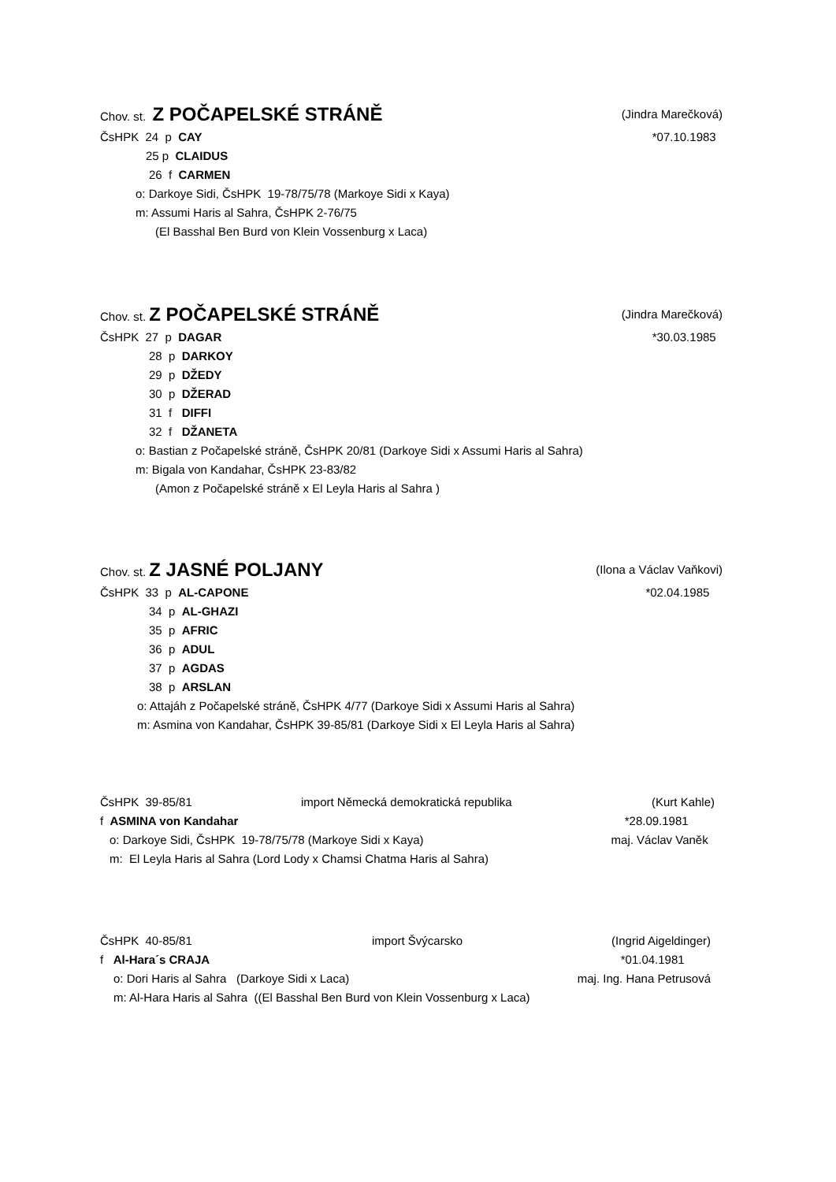Chov. st. Z POČAPELSKÉ STRÁNĚ (Jindra Marečková)
ČsHPK 24 p CAY *07.10.1983
25 p CLAIDUS
26 f CARMEN
o: Darkoye Sidi, ČsHPK 19-78/75/78 (Markoye Sidi x Kaya)
m: Assumi Haris al Sahra, ČsHPK 2-76/75
(El Basshal Ben Burd von Klein Vossenburg x Laca)
Chov. st. Z POČAPELSKÉ STRÁNĚ (Jindra Marečková)
ČsHPK 27 p DAGAR *30.03.1985
28 p DARKOY
29 p DŽEDY
30 p DŽERAD
31 f DIFFI
32 f DŽANETA
o: Bastian z Počapelské stráně, ČsHPK 20/81 (Darkoye Sidi x Assumi Haris al Sahra)
m: Bigala von Kandahar, ČsHPK 23-83/82
(Amon z Počapelské stráně x El Leyla Haris al Sahra )
Chov. st. Z JASNÉ POLJANY (Ilona a Václav Vaňkovi)
ČsHPK 33 p AL-CAPONE *02.04.1985
34 p AL-GHAZI
35 p AFRIC
36 p ADUL
37 p AGDAS
38 p ARSLAN
o: Attajáh z Počapelské stráně, ČsHPK 4/77 (Darkoye Sidi x Assumi Haris al Sahra)
m: Asmina von Kandahar, ČsHPK 39-85/81 (Darkoye Sidi x El Leyla Haris al Sahra)
ČsHPK 39-85/81 import Německá demokratická republika (Kurt Kahle)
f ASMINA von Kandahar *28.09.1981
o: Darkoye Sidi, ČsHPK 19-78/75/78 (Markoye Sidi x Kaya) maj. Václav Vaněk
m: El Leyla Haris al Sahra (Lord Lody x Chamsi Chatma Haris al Sahra)
ČsHPK 40-85/81 import Švýcarsko (Ingrid Aigeldinger)
f Al-Hara´s CRAJA *01.04.1981
o: Dori Haris al Sahra (Darkoye Sidi x Laca) maj. Ing. Hana Petrusová
m: Al-Hara Haris al Sahra ((El Basshal Ben Burd von Klein Vossenburg x Laca)